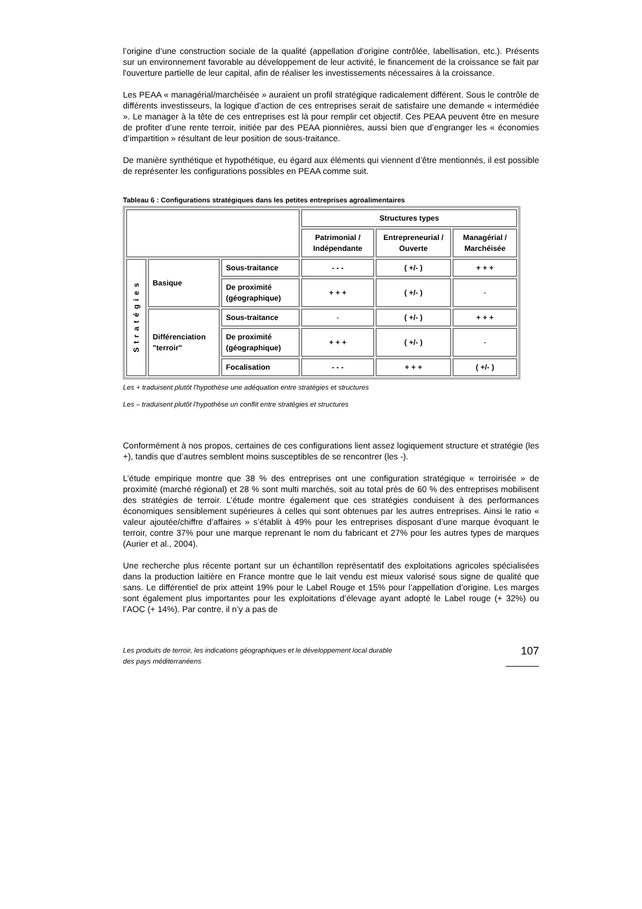l’origine d’une construction sociale de la qualité (appellation d’origine contrôlée, labellisation, etc.). Présents sur un environnement favorable au développement de leur activité, le financement de la croissance se fait par l'ouverture partielle de leur capital, afin de réaliser les investissements nécessaires à la croissance.
Les PEAA « managérial/marchéisée » auraient un profil stratégique radicalement différent. Sous le contrôle de différents investisseurs, la logique d’action de ces entreprises serait de satisfaire une demande « intermédiée ». Le manager à la tête de ces entreprises est là pour remplir cet objectif. Ces PEAA peuvent être en mesure de profiter d’une rente terroir, initiée par des PEAA pionnières, aussi bien que d’engranger les « économies d’impartition » résultant de leur position de sous-traitance.
De manière synthétique et hypothétique, eu égard aux éléments qui viennent d’être mentionnés, il est possible de représenter les configurations possibles en PEAA comme suit.
Tableau 6 : Configurations stratégiques dans les petites entreprises agroalimentaires
| | | | Structures types | | |
| | | | Patrimonial / Indépendante | Entrepreneurial / Ouverte | Managérial / Marchéisée |
| Stratégies | Basique | Sous-traitance | - - - | ( +/- ) | + + + |
| | | De proximité (géographique) | + + + | ( +/- ) | - |
| | Différenciation "terroir" | Sous-traitance | - | ( +/- ) | + + + |
| | | De proximité (géographique) | + + + | ( +/- ) | - |
| | | Focalisation | - - - | + + + | ( +/- ) |
Les + traduisent plutôt l'hypothèse une adéquation entre stratégies et structures
Les – traduisent plutôt l'hypothèse un conflit entre stratégies et structures
Conformément à nos propos, certaines de ces configurations lient assez logiquement structure et stratégie (les +), tandis que d’autres semblent moins susceptibles de se rencontrer (les -).
L’étude empirique montre que 38 % des entreprises ont une configuration stratégique « terroirisée » de proximité (marché régional) et 28 % sont multi marchés, soit au total près de 60 % des entreprises mobilisent des stratégies de terroir. L’étude montre également que ces stratégies conduisent à des performances économiques sensiblement supérieures à celles qui sont obtenues par les autres entreprises. Ainsi le ratio « valeur ajoutée/chiffre d’affaires » s’établit à 49% pour les entreprises disposant d’une marque évoquant le terroir, contre 37% pour une marque reprenant le nom du fabricant et 27% pour les autres types de marques (Aurier et al., 2004).
Une recherche plus récente portant sur un échantillon représentatif des exploitations agricoles spécialisées dans la production laitière en France montre que le lait vendu est mieux valorisé sous signe de qualité que sans. Le différentiel de prix atteint 19% pour le Label Rouge et 15% pour l’appellation d’origine. Les marges sont également plus importantes pour les exploitations d’élevage ayant adopté le Label rouge (+ 32%) ou l’AOC (+ 14%). Par contre, il n’y a pas de
Les produits de terroir, les indications géographiques et le développement local durable
des pays méditerranéens
107